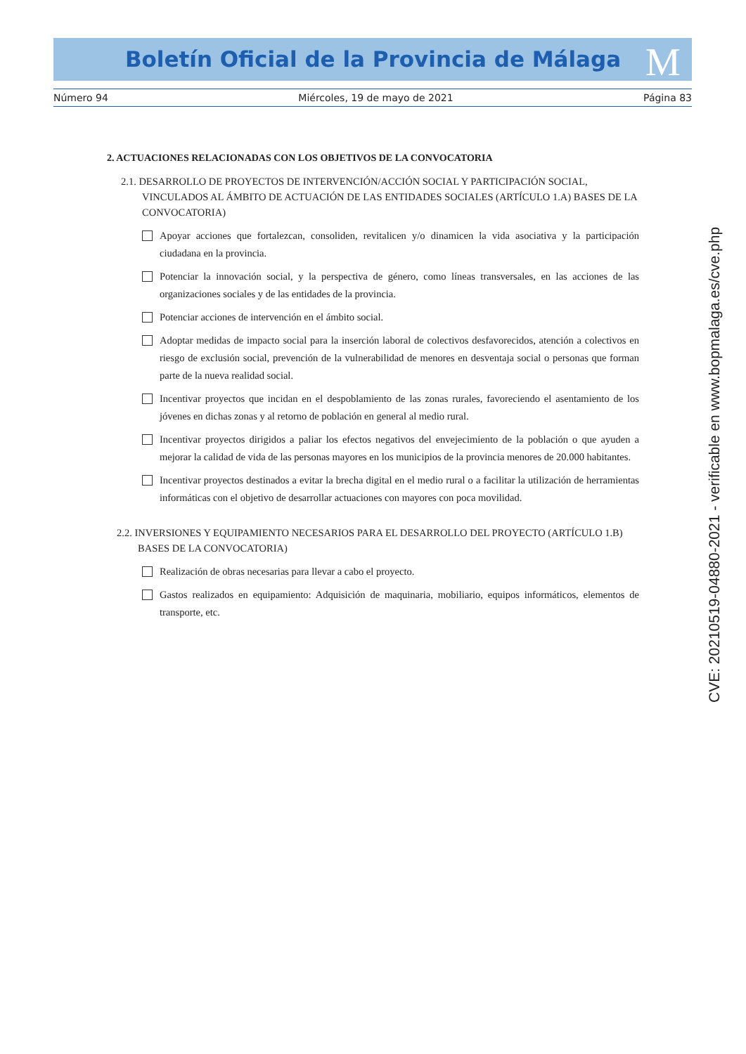Boletín Oficial de la Provincia de Málaga
M
Número 94 Miércoles, 19 de mayo de 2021 Página 83
2. ACTUACIONES RELACIONADAS CON LOS OBJETIVOS DE LA CONVOCATORIA
2.1. DESARROLLO DE PROYECTOS DE INTERVENCIÓN/ACCIÓN SOCIAL Y PARTICIPACIÓN SOCIAL, VINCULADOS AL ÁMBITO DE ACTUACIÓN DE LAS ENTIDADES SOCIALES (ARTÍCULO 1.A) BASES DE LA CONVOCATORIA)
Apoyar acciones que fortalezcan, consoliden, revitalicen y/o dinamicen la vida asociativa y la participación ciudadana en la provincia.
Potenciar la innovación social, y la perspectiva de género, como líneas transversales, en las acciones de las organizaciones sociales y de las entidades de la provincia.
Potenciar acciones de intervención en el ámbito social.
Adoptar medidas de impacto social para la inserción laboral de colectivos desfavorecidos, atención a colectivos en riesgo de exclusión social, prevención de la vulnerabilidad de menores en desventaja social o personas que forman parte de la nueva realidad social.
Incentivar proyectos que incidan en el despoblamiento de las zonas rurales, favoreciendo el asentamiento de los jóvenes en dichas zonas y al retorno de población en general al medio rural.
Incentivar proyectos dirigidos a paliar los efectos negativos del envejecimiento de la población o que ayuden a mejorar la calidad de vida de las personas mayores en los municipios de la provincia menores de 20.000 habitantes.
Incentivar proyectos destinados a evitar la brecha digital en el medio rural o a facilitar la utilización de herramientas informáticas con el objetivo de desarrollar actuaciones con mayores con poca movilidad.
2.2. INVERSIONES Y EQUIPAMIENTO NECESARIOS PARA EL DESARROLLO DEL PROYECTO (ARTÍCULO 1.B) BASES DE LA CONVOCATORIA)
Realización de obras necesarias para llevar a cabo el proyecto.
Gastos realizados en equipamiento: Adquisición de maquinaria, mobiliario, equipos informáticos, elementos de transporte, etc.
CVE: 20210519-04880-2021 - verificable en www.bopmalaga.es/cve.php